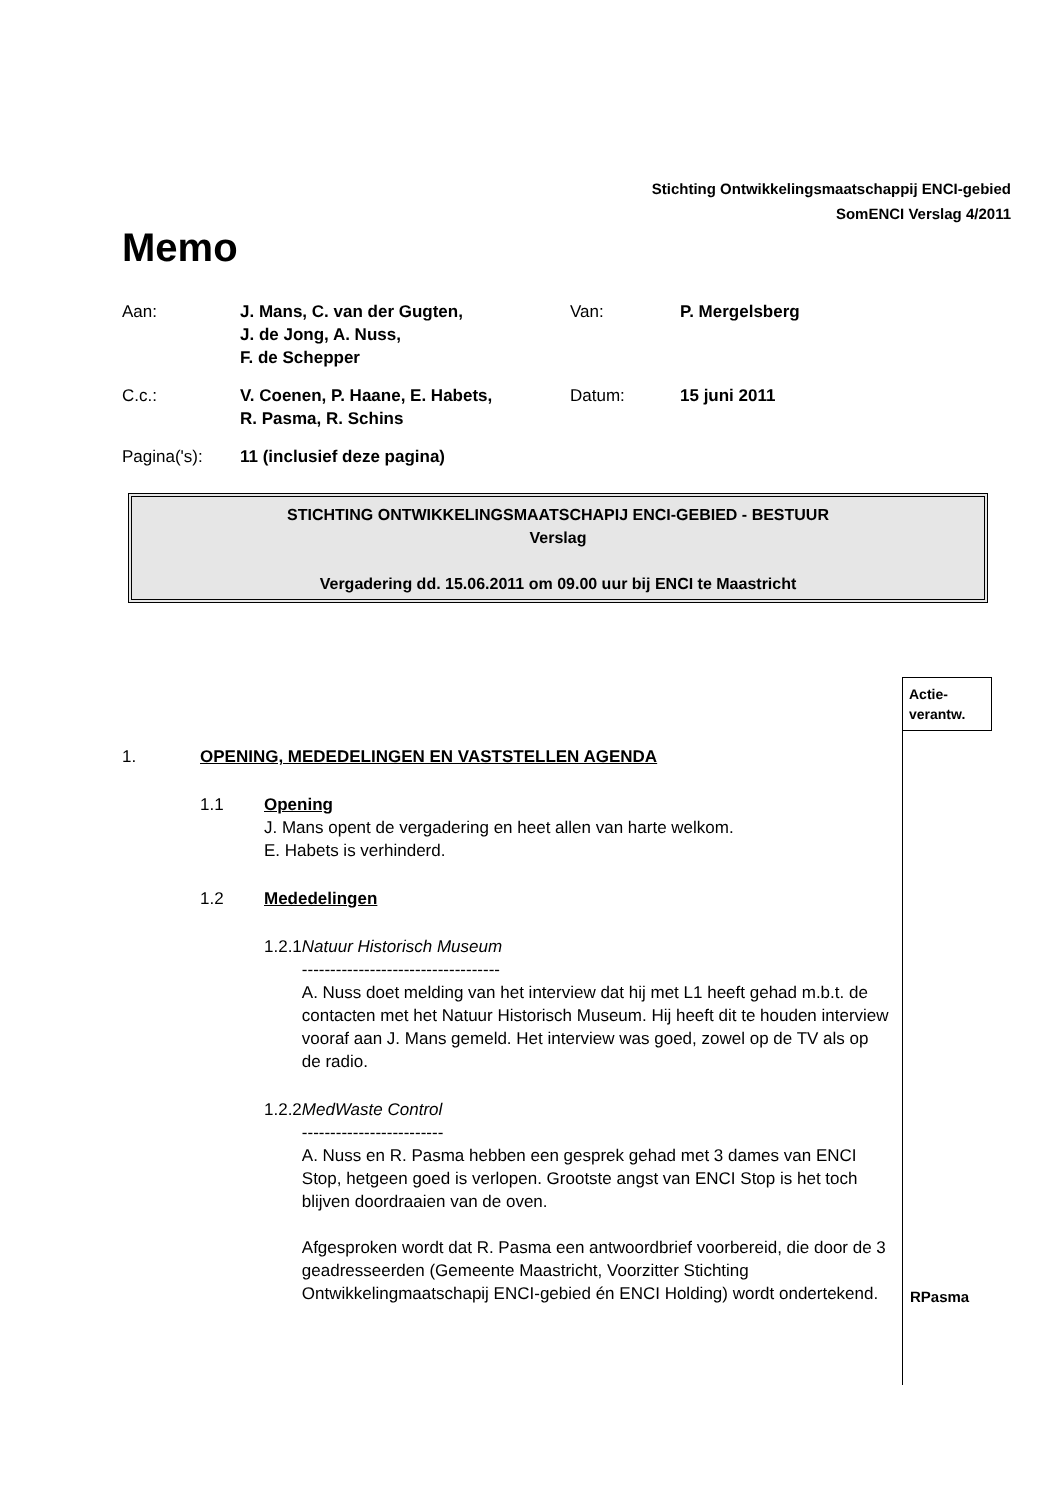Stichting Ontwikkelingsmaatschappij ENCI-gebied
SomENCI Verslag 4/2011
Memo
Aan: J. Mans, C. van der Gugten,
J. de Jong, A. Nuss,
F. de Schepper
Van: P. Mergelsberg
C.c.: V. Coenen, P. Haane, E. Habets,
R. Pasma, R. Schins
Datum: 15 juni 2011
Pagina('s): 11 (inclusief deze pagina)
STICHTING ONTWIKKELINGSMAATSCHAPIJ ENCI-GEBIED - BESTUUR
Verslag
Vergadering dd. 15.06.2011 om 09.00 uur bij ENCI te Maastricht
Actie-
verantw.
1. OPENING, MEDEDELINGEN EN VASTSTELLEN AGENDA
1.1 Opening
J. Mans opent de vergadering en heet allen van harte welkom.
E. Habets is verhinderd.
1.2 Mededelingen
1.2.1 Natuur Historisch Museum
-----------------------------------
A. Nuss doet melding van het interview dat hij met L1 heeft gehad m.b.t. de contacten met het Natuur Historisch Museum. Hij heeft dit te houden interview vooraf aan J. Mans gemeld. Het interview was goed, zowel op de TV als op de radio.
1.2.2 MedWaste Control
-------------------------
A. Nuss en R. Pasma hebben een gesprek gehad met 3 dames van ENCI Stop, hetgeen goed is verlopen. Grootste angst van ENCI Stop is het toch blijven doordraaien van de oven.
Afgesproken wordt dat R. Pasma een antwoordbrief voorbereid, die door de 3 geadresseerden (Gemeente Maastricht, Voorzitter Stichting Ontwikkelingmaatschapij ENCI-gebied én ENCI Holding) wordt ondertekend.
RPasma